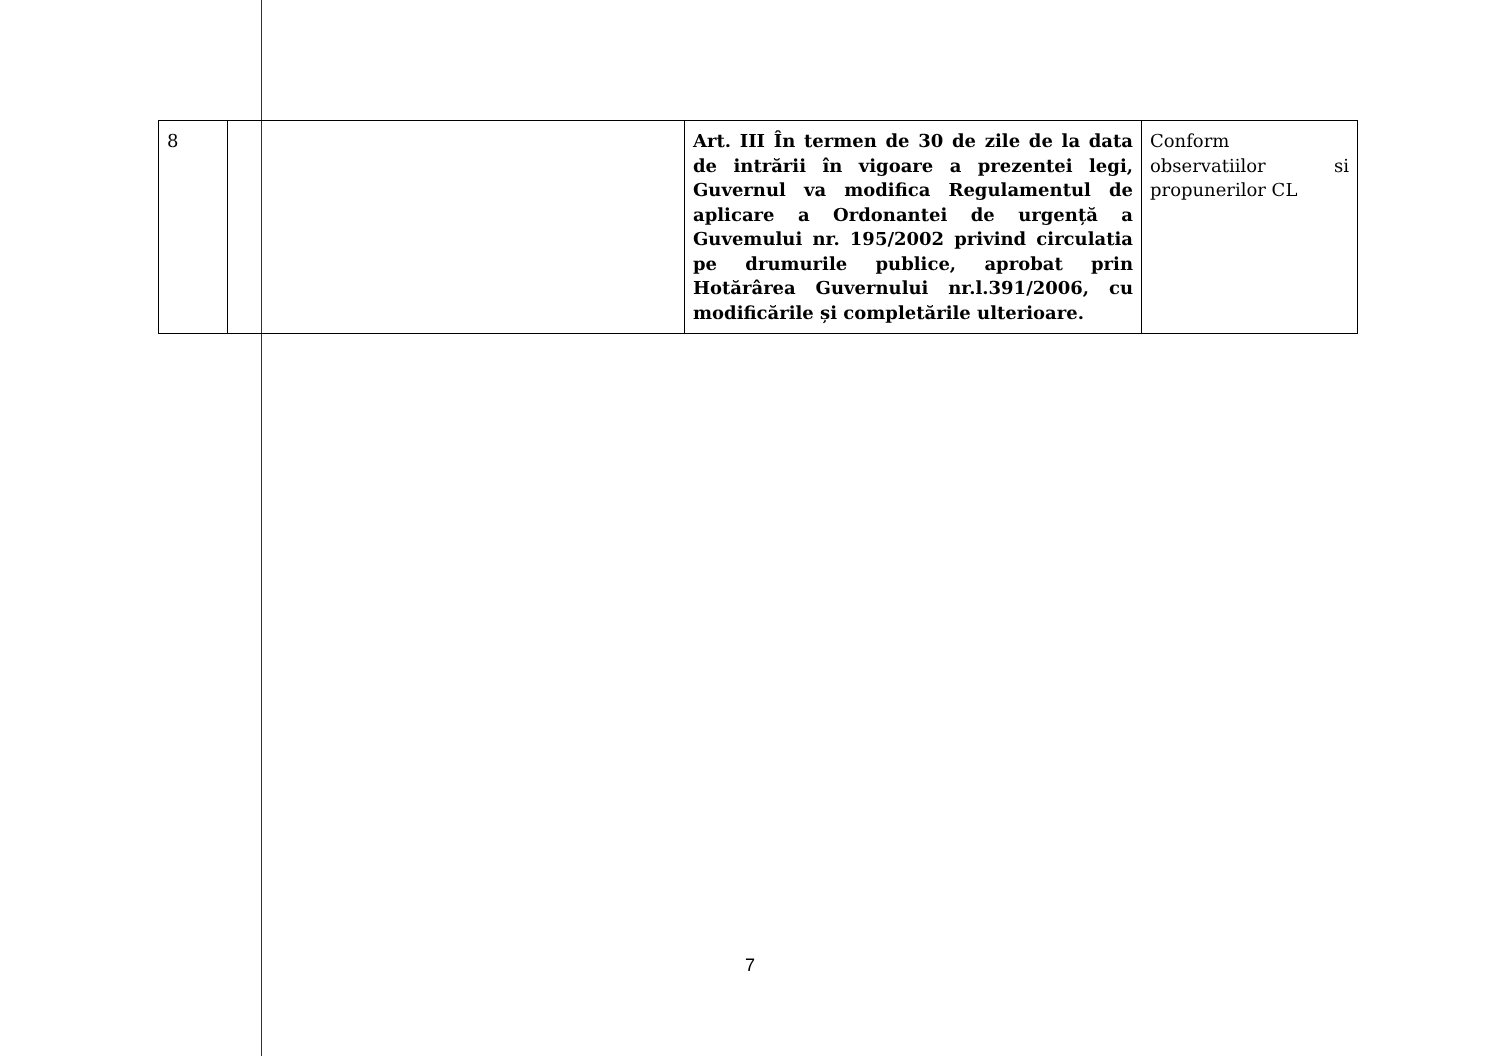| 8 | | Art. III În termen de 30 de zile de la data de intrării în vigoare a prezentei legi, Guvernul va modifica Regulamentul de aplicare a Ordonantei de urgență a Guvemului nr. 195/2002 privind circulatia pe drumurile publice, aprobat prin Hotărârea Guvernului nr.l.391/2006, cu modificările și completările ulterioare. | Conform observatiilor si propunerilor CL |
7